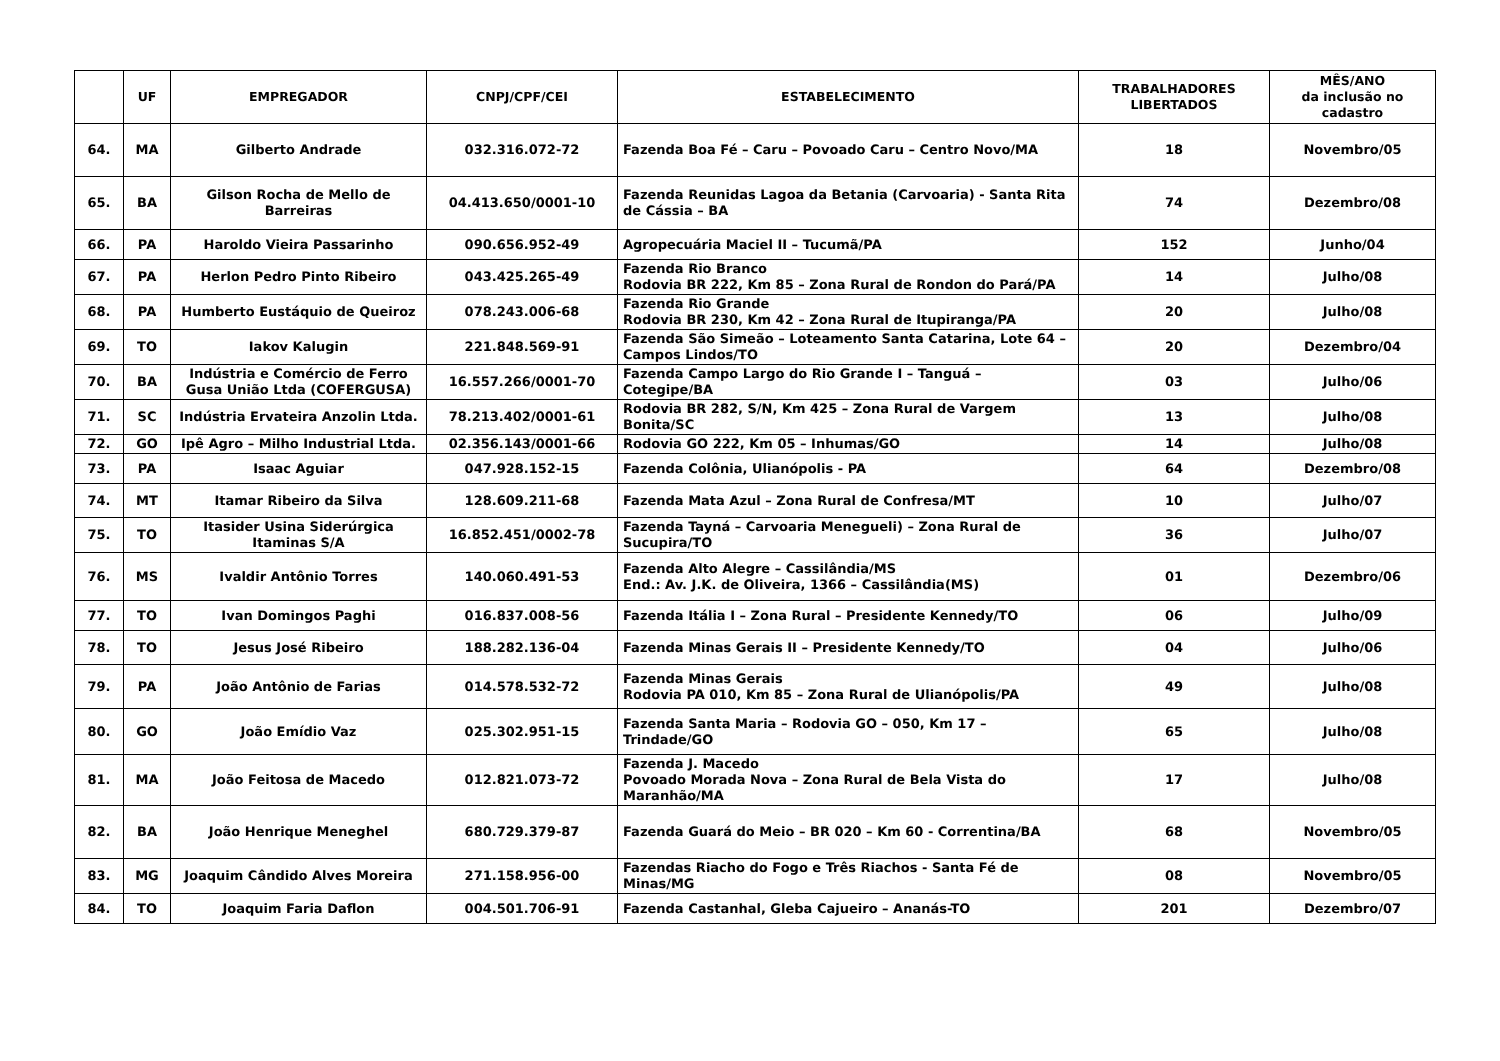| | UF | EMPREGADOR | CNPJ/CPF/CEI | ESTABELECIMENTO | TRABALHADORES LIBERTADOS | MÊS/ANO da inclusão no cadastro |
| --- | --- | --- | --- | --- | --- | --- |
| 64. | MA | Gilberto Andrade | 032.316.072-72 | Fazenda Boa Fé – Caru – Povoado Caru – Centro Novo/MA | 18 | Novembro/05 |
| 65. | BA | Gilson Rocha de Mello de Barreiras | 04.413.650/0001-10 | Fazenda Reunidas Lagoa da Betania (Carvoaria) - Santa Rita de Cássia – BA | 74 | Dezembro/08 |
| 66. | PA | Haroldo Vieira Passarinho | 090.656.952-49 | Agropecuária Maciel II – Tucumã/PA | 152 | Junho/04 |
| 67. | PA | Herlon Pedro Pinto Ribeiro | 043.425.265-49 | Fazenda Rio Branco Rodovia BR 222, Km 85 – Zona Rural de Rondon do Pará/PA | 14 | Julho/08 |
| 68. | PA | Humberto Eustáquio de Queiroz | 078.243.006-68 | Fazenda Rio Grande Rodovia BR 230, Km 42 – Zona Rural de Itupiranga/PA | 20 | Julho/08 |
| 69. | TO | Iakov Kalugin | 221.848.569-91 | Fazenda São Simeão – Loteamento Santa Catarina, Lote 64 – Campos Lindos/TO | 20 | Dezembro/04 |
| 70. | BA | Indústria e Comércio de Ferro Gusa União Ltda (COFERGUSA) | 16.557.266/0001-70 | Fazenda Campo Largo do Rio Grande I – Tanguá – Cotegipe/BA | 03 | Julho/06 |
| 71. | SC | Indústria Ervateira Anzolin Ltda. | 78.213.402/0001-61 | Rodovia BR 282, S/N, Km 425 – Zona Rural de Vargem Bonita/SC | 13 | Julho/08 |
| 72. | GO | Ipê Agro – Milho Industrial Ltda. | 02.356.143/0001-66 | Rodovia GO 222, Km 05 – Inhumas/GO | 14 | Julho/08 |
| 73. | PA | Isaac Aguiar | 047.928.152-15 | Fazenda Colônia, Ulianópolis - PA | 64 | Dezembro/08 |
| 74. | MT | Itamar Ribeiro da Silva | 128.609.211-68 | Fazenda Mata Azul – Zona Rural de Confresa/MT | 10 | Julho/07 |
| 75. | TO | Itasider Usina Siderúrgica Itaminas S/A | 16.852.451/0002-78 | Fazenda Tayná – Carvoaria Menegueli) – Zona Rural de Sucupira/TO | 36 | Julho/07 |
| 76. | MS | Ivaldir Antônio Torres | 140.060.491-53 | Fazenda Alto Alegre – Cassilândia/MS End.: Av. J.K. de Oliveira, 1366 – Cassilândia(MS) | 01 | Dezembro/06 |
| 77. | TO | Ivan Domingos Paghi | 016.837.008-56 | Fazenda Itália I – Zona Rural – Presidente Kennedy/TO | 06 | Julho/09 |
| 78. | TO | Jesus José Ribeiro | 188.282.136-04 | Fazenda Minas Gerais II – Presidente Kennedy/TO | 04 | Julho/06 |
| 79. | PA | João Antônio de Farias | 014.578.532-72 | Fazenda Minas Gerais Rodovia PA 010, Km 85 – Zona Rural de Ulianópolis/PA | 49 | Julho/08 |
| 80. | GO | João Emídio Vaz | 025.302.951-15 | Fazenda Santa Maria – Rodovia GO – 050, Km 17 – Trindade/GO | 65 | Julho/08 |
| 81. | MA | João Feitosa de Macedo | 012.821.073-72 | Fazenda J. Macedo Povoado Morada Nova – Zona Rural de Bela Vista do Maranhão/MA | 17 | Julho/08 |
| 82. | BA | João Henrique Meneghel | 680.729.379-87 | Fazenda Guará do Meio – BR 020 – Km 60 - Correntina/BA | 68 | Novembro/05 |
| 83. | MG | Joaquim Cândido Alves Moreira | 271.158.956-00 | Fazendas Riacho do Fogo e Três Riachos - Santa Fé de Minas/MG | 08 | Novembro/05 |
| 84. | TO | Joaquim Faria Daflon | 004.501.706-91 | Fazenda Castanhal, Gleba Cajueiro – Ananás-TO | 201 | Dezembro/07 |